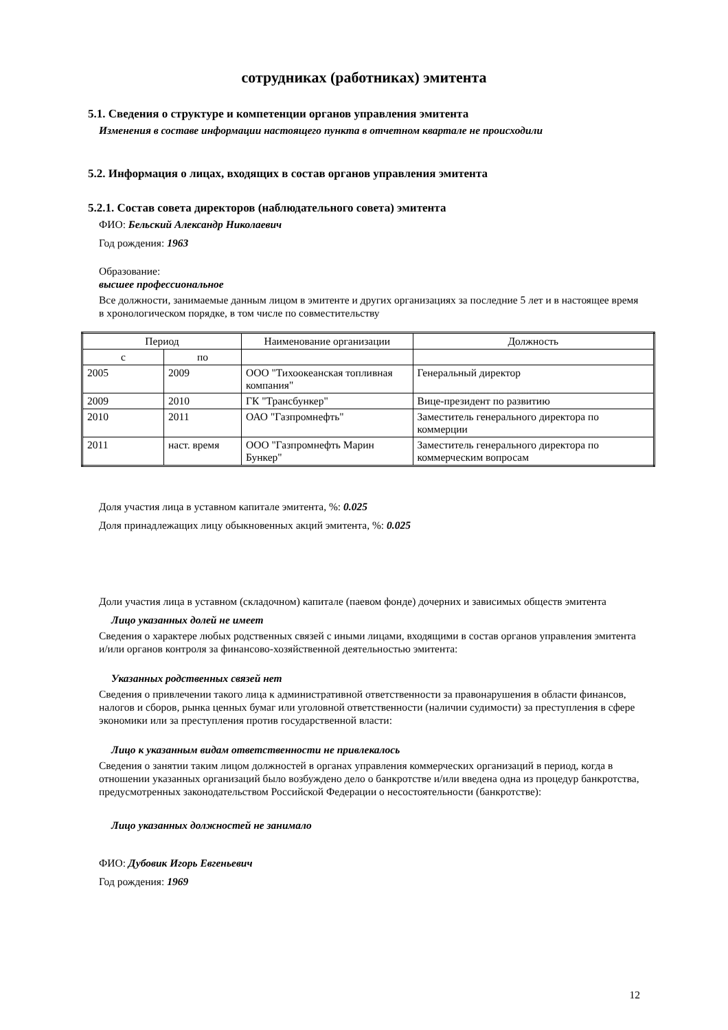сотрудниках (работниках) эмитента
5.1. Сведения о структуре и компетенции органов управления эмитента
Изменения в составе информации настоящего пункта в отчетном квартале не происходили
5.2. Информация о лицах, входящих в состав органов управления эмитента
5.2.1. Состав совета директоров (наблюдательного совета) эмитента
ФИО: Бельский Александр Николаевич
Год рождения: 1963
Образование:
высшее профессиональное
Все должности, занимаемые данным лицом в эмитенте и других организациях за последние 5 лет и в настоящее время в хронологическом порядке, в том числе по совместительству
| Период | | Наименование организации | Должность |
| с | по | | |
| 2005 | 2009 | ООО "Тихоокеанская топливная компания" | Генеральный директор |
| 2009 | 2010 | ГК "Трансбункер" | Вице-президент по развитию |
| 2010 | 2011 | ОАО "Газпромнефть" | Заместитель генерального директора по коммерции |
| 2011 | наст. время | ООО "Газпромнефть Марин Бункер" | Заместитель генерального директора по коммерческим вопросам |
Доля участия лица в уставном капитале эмитента, %: 0.025
Доля принадлежащих лицу обыкновенных акций эмитента, %: 0.025
Доли участия лица в уставном (складочном) капитале (паевом фонде) дочерних и зависимых обществ эмитента
Лицо указанных долей не имеет
Сведения о характере любых родственных связей с иными лицами, входящими в состав органов управления эмитента и/или органов контроля за финансово-хозяйственной деятельностью эмитента:
Указанных родственных связей нет
Сведения о привлечении такого лица к административной ответственности за правонарушения в области финансов, налогов и сборов, рынка ценных бумаг или уголовной ответственности (наличии судимости) за преступления в сфере экономики или за преступления против государственной власти:
Лицо к указанным видам ответственности не привлекалось
Сведения о занятии таким лицом должностей в органах управления коммерческих организаций в период, когда в отношении указанных организаций было возбуждено дело о банкротстве и/или введена одна из процедур банкротства, предусмотренных законодательством Российской Федерации о несостоятельности (банкротстве):
Лицо указанных должностей не занимало
ФИО: Дубовик Игорь Евгеньевич
Год рождения: 1969
12